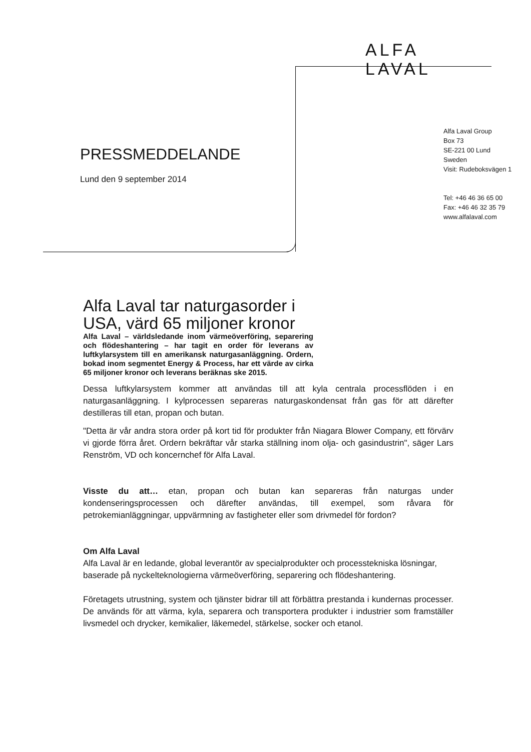ALFA
LAVAL
PRESSMEDDELANDE
Lund den 9 september 2014
Alfa Laval Group
Box 73
SE-221 00 Lund
Sweden
Visit: Rudeboksvägen 1
Tel: +46 46 36 65 00
Fax: +46 46 32 35 79
www.alfalaval.com
Alfa Laval tar naturgasorder i USA, värd 65 miljoner kronor
Alfa Laval – världsledande inom värmeöverföring, separering och flödeshantering – har tagit en order för leverans av luftkylarsystem till en amerikansk naturgasanläggning. Ordern, bokad inom segmentet Energy & Process, har ett värde av cirka 65 miljoner kronor och leverans beräknas ske 2015.
Dessa luftkylarsystem kommer att användas till att kyla centrala processflöden i en naturgasanläggning. I kylprocessen separeras naturgaskondensat från gas för att därefter destilleras till etan, propan och butan.
"Detta är vår andra stora order på kort tid för produkter från Niagara Blower Company, ett förvärv vi gjorde förra året. Ordern bekräftar vår starka ställning inom olja- och gasindustrin", säger Lars Renström, VD och koncernchef för Alfa Laval.
Visste du att… etan, propan och butan kan separeras från naturgas under kondenseringsprocessen och därefter användas, till exempel, som råvara för petrokemianläggningar, uppvärmning av fastigheter eller som drivmedel för fordon?
Om Alfa Laval
Alfa Laval är en ledande, global leverantör av specialprodukter och processtekniska lösningar, baserade på nyckelteknologierna värmeöverföring, separering och flödeshantering.
Företagets utrustning, system och tjänster bidrar till att förbättra prestanda i kundernas processer. De används för att värma, kyla, separera och transportera produkter i industrier som framställer livsmedel och drycker, kemikalier, läkemedel, stärkelse, socker och etanol.